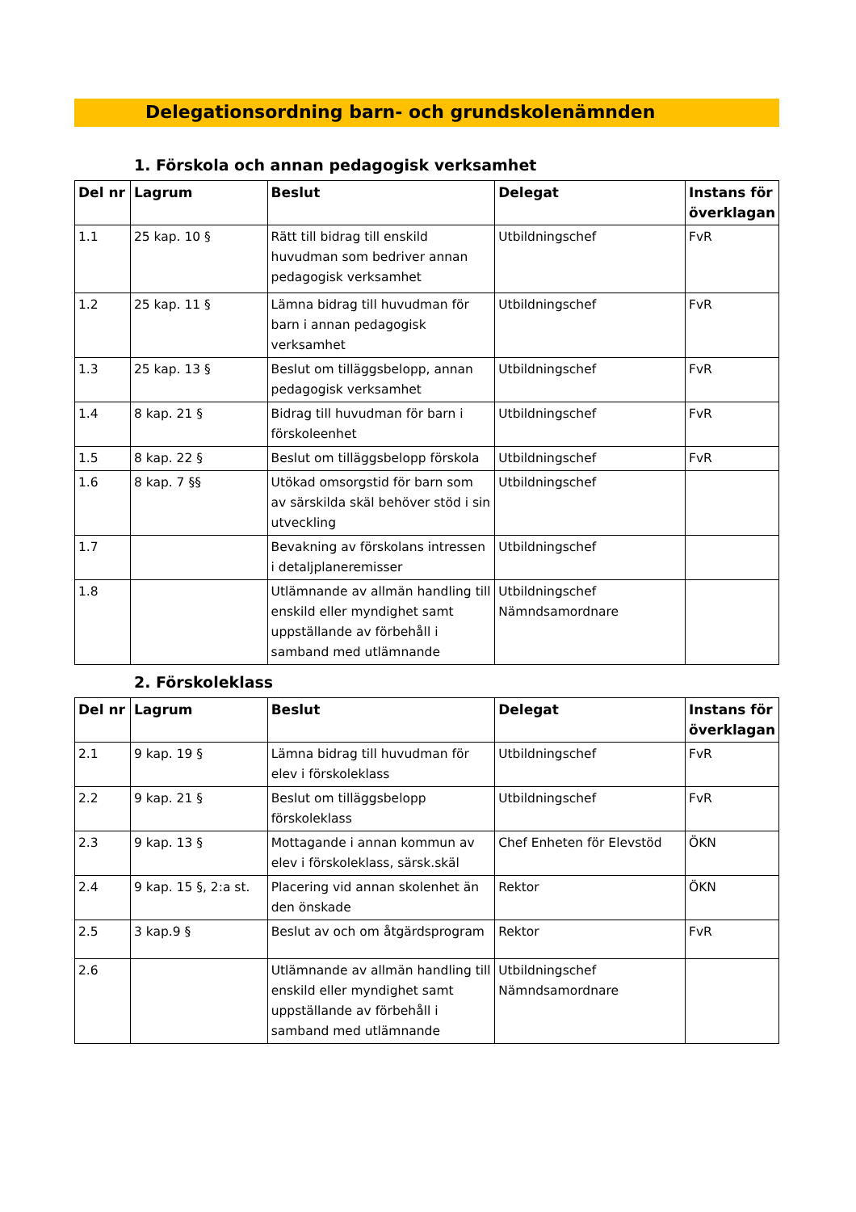Delegationsordning barn- och grundskolenämnden
1. Förskola och annan pedagogisk verksamhet
| Del nr | Lagrum | Beslut | Delegat | Instans för överklagan |
| --- | --- | --- | --- | --- |
| 1.1 | 25 kap. 10 § | Rätt till bidrag till enskild huvudman som bedriver annan pedagogisk verksamhet | Utbildningschef | FvR |
| 1.2 | 25 kap. 11 § | Lämna bidrag till huvudman för barn i annan pedagogisk verksamhet | Utbildningschef | FvR |
| 1.3 | 25 kap. 13 § | Beslut om tilläggsbelopp, annan pedagogisk verksamhet | Utbildningschef | FvR |
| 1.4 | 8 kap. 21 § | Bidrag till huvudman för barn i förskoleenhet | Utbildningschef | FvR |
| 1.5 | 8 kap. 22 § | Beslut om tilläggsbelopp förskola | Utbildningschef | FvR |
| 1.6 | 8 kap. 7 §§ | Utökad omsorgstid för barn som av särskilda skäl behöver stöd i sin utveckling | Utbildningschef | |
| 1.7 | | Bevakning av förskolans intressen i detaljplaneremisser | Utbildningschef | |
| 1.8 | | Utlämnande av allmän handling till enskild eller myndighet samt uppställande av förbehåll i samband med utlämnande | Utbildningschef Nämndsamordnare | |
2. Förskoleklass
| Del nr | Lagrum | Beslut | Delegat | Instans för överklagan |
| --- | --- | --- | --- | --- |
| 2.1 | 9 kap. 19 § | Lämna bidrag till huvudman för elev i förskoleklass | Utbildningschef | FvR |
| 2.2 | 9 kap. 21 § | Beslut om tilläggsbelopp förskoleklass | Utbildningschef | FvR |
| 2.3 | 9 kap. 13 § | Mottagande i annan kommun av elev i förskoleklass, särsk.skäl | Chef Enheten för Elevstöd | ÖKN |
| 2.4 | 9 kap. 15 §, 2:a st. | Placering vid annan skolenhet än den önskade | Rektor | ÖKN |
| 2.5 | 3 kap.9 § | Beslut av och om åtgärdsprogram | Rektor | FvR |
| 2.6 | | Utlämnande av allmän handling till enskild eller myndighet samt uppställande av förbehåll i samband med utlämnande | Utbildningschef Nämndsamordnare | |